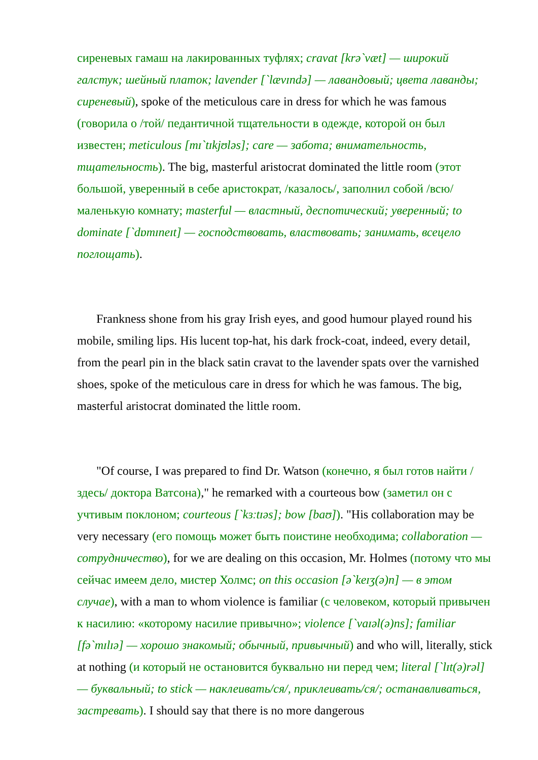сиреневых гамаш на лакированных туфлях; cravat [krə`væt] — широкий галстук; шейный платок; lavender [`lævɪndə] — лавандовый; цвета лаванды; сиреневый), spoke of the meticulous care in dress for which he was famous (говорила о /той/ педантичной тщательности в одежде, которой он был известен; meticulous [mɪ`tɪkjʊləs]; care — забота; внимательность, тщательность). The big, masterful aristocrat dominated the little room (этот большой, уверенный в себе аристократ, /казалось/, заполнил собой /всю/ маленькую комнату; masterful — властный, деспотический; уверенный; to dominate [`dɒmɪneɪt] — господствовать, властвовать; занимать, всецело поглощать).
Frankness shone from his gray Irish eyes, and good humour played round his mobile, smiling lips. His lucent top-hat, his dark frock-coat, indeed, every detail, from the pearl pin in the black satin cravat to the lavender spats over the varnished shoes, spoke of the meticulous care in dress for which he was famous. The big, masterful aristocrat dominated the little room.
"Of course, I was prepared to find Dr. Watson (конечно, я был готов найти /здесь/ доктора Ватсона)," he remarked with a courteous bow (заметил он с учтивым поклоном; courteous [`kɜːtɪəs]; bow [baʊ]). "His collaboration may be very necessary (его помощь может быть поистине необходима; collaboration — сотрудничество), for we are dealing on this occasion, Mr. Holmes (потому что мы сейчас имеем дело, мистер Холмс; on this occasion [ə`keɪʒ(ə)n] — в этом случае), with a man to whom violence is familiar (с человеком, который привычен к насилию: «которому насилие привычно»; violence [`vaɪəl(ə)ns]; familiar [fə`mɪlɪə] — хорошо знакомый; обычный, привычный) and who will, literally, stick at nothing (и который не остановится буквально ни перед чем; literal [`lɪt(ə)rəl] — буквальный; to stick — наклеивать/ся/, приклеивать/ся/; останавливаться, застревать). I should say that there is no more dangerous